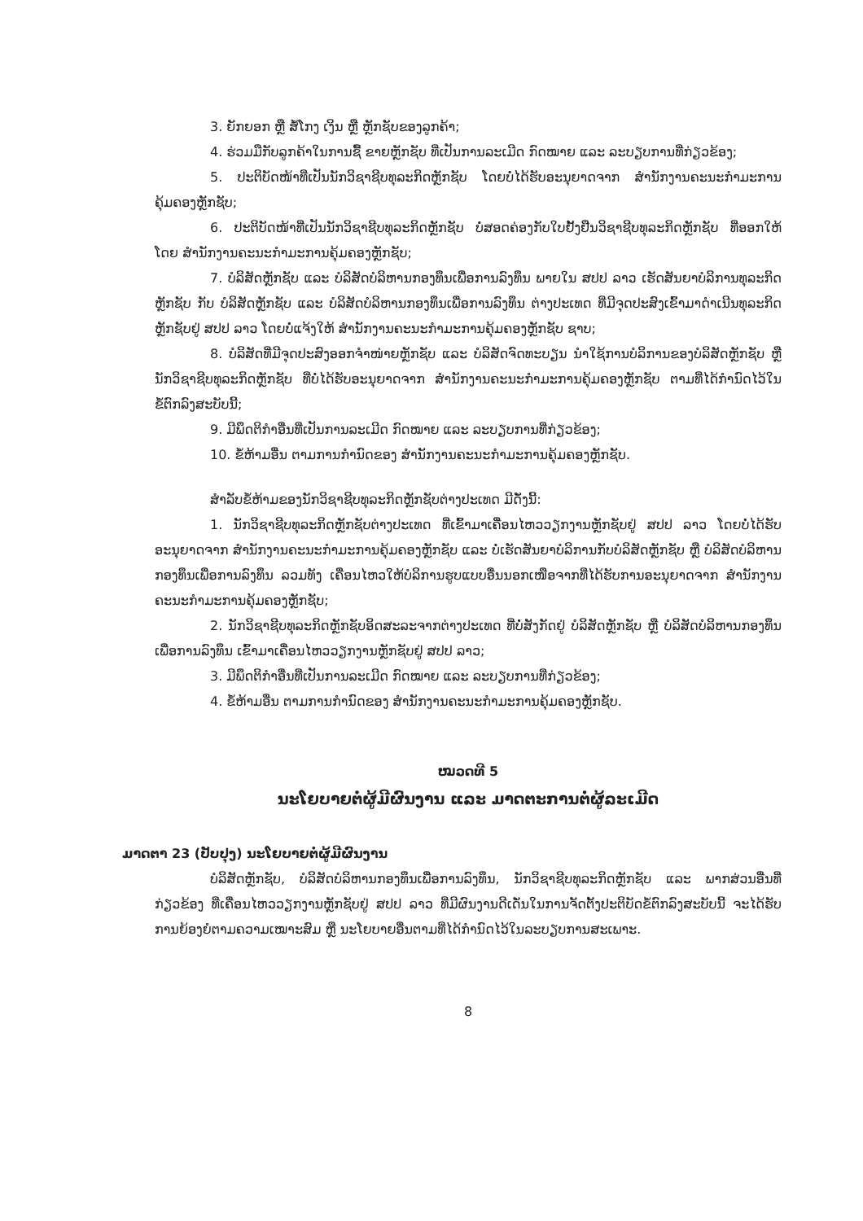3. ຍັກຍອກ ຫຼື ສໍ້ໂກງ ເງິນ ຫຼື ຫຼັກຊັບຂອງລູກຄ້າ;
4. ຮ່ວມມືກັບລູກຄ້າໃນການຊື້ ຂາຍຫຼັກຊັບ ທີ່ເປັນການລະເມີດ ກົດໝາຍ ແລະ ລະບຽບການທີ່ກ່ຽວຂ້ອງ;
5. ປະຕິບັດໜ້າທີ່ເປັນນັກວິຊາຊີບທຸລະກິດຫຼັກຊັບ ໂດຍບໍ່ໄດ້ຮັບອະນຸຍາດຈາກ ສຳນັກງານຄະນະກຳມະການຄຸ້ມຄອງຫຼັກຊັບ;
6. ປະຕິບັດໜ້າທີ່ເປັນນັກວິຊາຊີບທຸລະກິດຫຼັກຊັບ ບໍ່ສອດຄ່ອງກັບໃບຢັ້ງຢືນວິຊາຊີບທຸລະກິດຫຼັກຊັບ ທີ່ອອກໃຫ້ໂດຍ ສຳນັກງານຄະນະກຳມະການຄຸ້ມຄອງຫຼັກຊັບ;
7. ບໍລິສັດຫຼັກຊັບ ແລະ ບໍລິສັດບໍລິຫານກອງທຶນເພື່ອການລົງທຶນ ພາຍໃນ ສປປ ລາວ ເຮັດສັນຍາບໍລິການທຸລະກິດຫຼັກຊັບ ກັບ ບໍລິສັດຫຼັກຊັບ ແລະ ບໍລິສັດບໍລິຫານກອງທຶນເພື່ອການລົງທຶນ ຕ່າງປະເທດ ທີ່ມີຈຸດປະສົງເຂົ້າມາດຳເນີນທຸລະກິດຫຼັກຊັບຢູ່ ສປປ ລາວ ໂດຍບໍ່ແຈ້ງໃຫ້ ສຳນັກງານຄະນະກຳມະການຄຸ້ມຄອງຫຼັກຊັບ ຊາບ;
8. ບໍລິສັດທີ່ມີຈຸດປະສົງອອກຈຳໜ່າຍຫຼັກຊັບ ແລະ ບໍລິສັດຈົດທະບຽນ ນຳໃຊ້ການບໍລິການຂອງບໍລິສັດຫຼັກຊັບ ຫຼື ນັກວິຊາຊີບທຸລະກິດຫຼັກຊັບ ທີ່ບໍ່ໄດ້ຮັບອະນຸຍາດຈາກ ສຳນັກງານຄະນະກຳມະການຄຸ້ມຄອງຫຼັກຊັບ ຕາມທີ່ໄດ້ກຳນົດໄວ້ໃນຂໍ້ຕົກລົງສະບັບນີ້;
9. ມີພຶດຕິກຳອື່ນທີ່ເປັນການລະເມີດ ກົດໝາຍ ແລະ ລະບຽບການທີ່ກ່ຽວຂ້ອງ;
10. ຂໍ້ຫ້າມອື່ນ ຕາມການກຳນົດຂອງ ສຳນັກງານຄະນະກຳມະການຄຸ້ມຄອງຫຼັກຊັບ.
ສຳລັບຂໍ້ຫ້າມຂອງນັກວິຊາຊີບທຸລະກິດຫຼັກຊັບຕ່າງປະເທດ ມີດັ່ງນີ້:
1. ນັກວິຊາຊີບທຸລະກິດຫຼັກຊັບຕ່າງປະເທດ ທີ່ເຂົ້າມາເຄື່ອນໄຫວວຽກງານຫຼັກຊັບຢູ່ ສປປ ລາວ ໂດຍບໍ່ໄດ້ຮັບອະນຸຍາດຈາກ ສຳນັກງານຄະນະກຳມະການຄຸ້ມຄອງຫຼັກຊັບ ແລະ ບໍ່ເຮັດສັນຍາບໍລິການກັບບໍລິສັດຫຼັກຊັບ ຫຼື ບໍລິສັດບໍລິຫານກອງທຶນເພື່ອການລົງທຶນ ລວມທັງ ເຄື່ອນໄຫວໃຫ້ບໍລິການຮູບແບບອື່ນນອກເໜືອຈາກທີ່ໄດ້ຮັບການອະນຸຍາດຈາກ ສຳນັກງານຄະນະກຳມະການຄຸ້ມຄອງຫຼັກຊັບ;
2. ນັກວິຊາຊີບທຸລະກິດຫຼັກຊັບອິດສະລະຈາກຕ່າງປະເທດ ທີ່ບໍ່ສັງກັດຢູ່ ບໍລິສັດຫຼັກຊັບ ຫຼື ບໍລິສັດບໍລິຫານກອງທຶນເພື່ອການລົງທຶນ ເຂົ້າມາເຄື່ອນໄຫວວຽກງານຫຼັກຊັບຢູ່ ສປປ ລາວ;
3. ມີພຶດຕິກຳອື່ນທີ່ເປັນການລະເມີດ ກົດໝາຍ ແລະ ລະບຽບການທີ່ກ່ຽວຂ້ອງ;
4. ຂໍ້ຫ້າມອື່ນ ຕາມການກຳນົດຂອງ ສຳນັກງານຄະນະກຳມະການຄຸ້ມຄອງຫຼັກຊັບ.
ໝວດທີ 5
ນະໂຍບາຍຕໍ່ຜູ້ມີຜົນງານ ແລະ ມາດຕະການຕໍ່ຜູ້ລະເມີດ
ມາດຕາ 23 (ປັບປຸງ) ນະໂຍບາຍຕໍ່ຜູ້ມີຜົນງານ
ບໍລິສັດຫຼັກຊັບ, ບໍລິສັດບໍລິຫານກອງທຶນເພື່ອການລົງທຶນ, ນັກວິຊາຊີບທຸລະກິດຫຼັກຊັບ ແລະ ພາກສ່ວນອື່ນທີ່ກ່ຽວຂ້ອງ ທີ່ເຄື່ອນໄຫວວຽກງານຫຼັກຊັບຢູ່ ສປປ ລາວ ທີ່ມີຜົນງານດີເດັ່ນໃນການຈັດຕັ້ງປະຕິບັດຂໍ້ຕົກລົງສະບັບນີ້ ຈະໄດ້ຮັບການຍ້ອງຍໍຕາມຄວາມເໝາະສົມ ຫຼື ນະໂຍບາຍອື່ນຕາມທີ່ໄດ້ກຳນົດໄວ້ໃນລະບຽບການສະເພາະ.
8